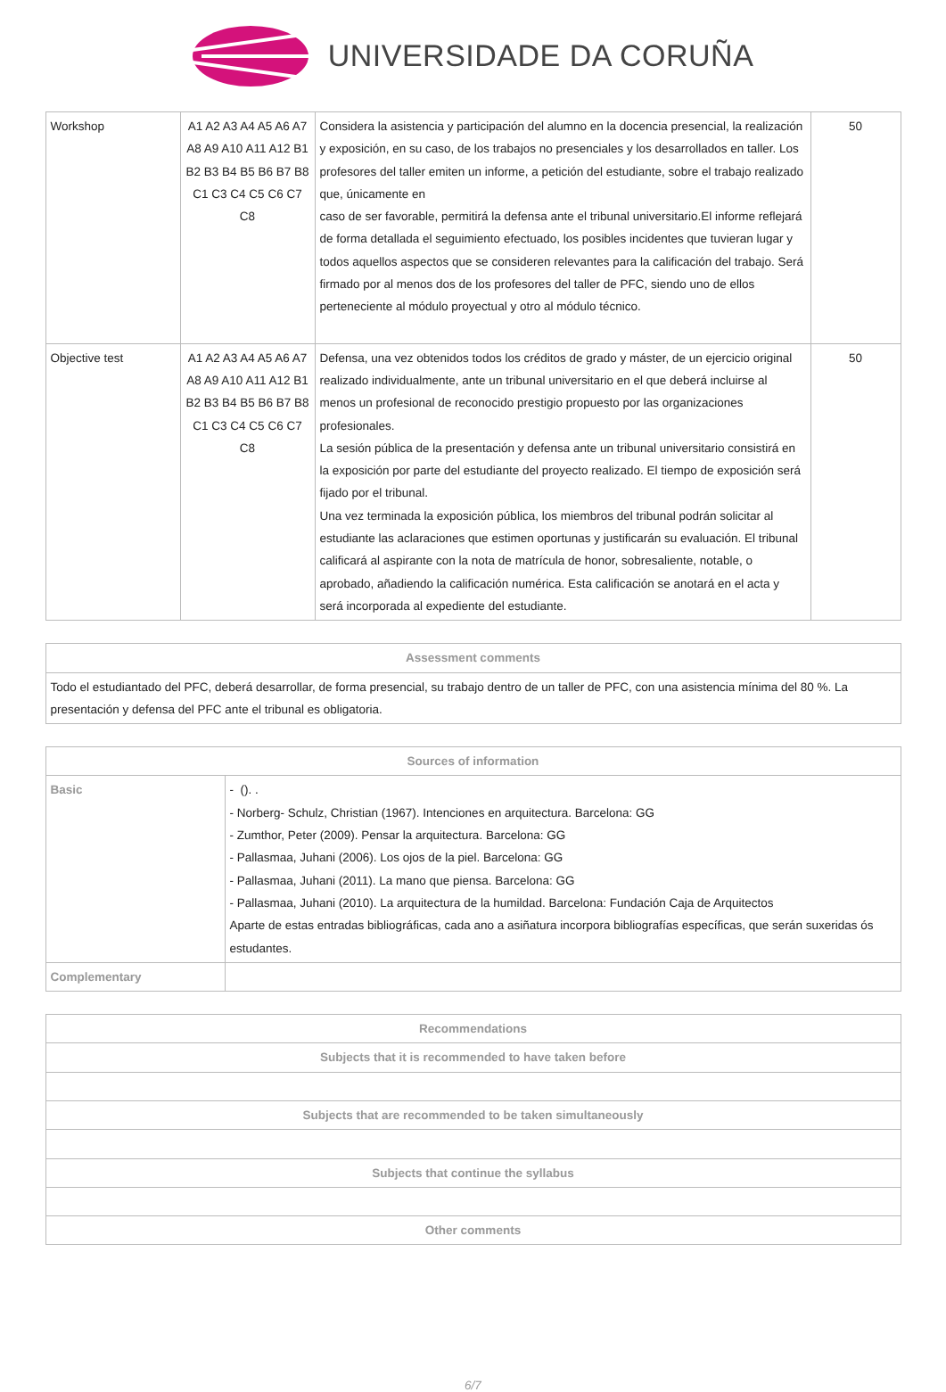UNIVERSIDADE DA CORUÑA
| Workshop | A1 A2 A3 A4 A5 A6 A7 A8 A9 A10 A11 A12 B1 B2 B3 B4 B5 B6 B7 B8 C1 C3 C4 C5 C6 C7 C8 | Considera la asistencia y participación del alumno en la docencia presencial, la realización y exposición, en su caso, de los trabajos no presenciales y los desarrollados en taller. Los profesores del taller emiten un informe, a petición del estudiante, sobre el trabajo realizado que, únicamente en caso de ser favorable, permitirá la defensa ante el tribunal universitario.El informe reflejará de forma detallada el seguimiento efectuado, los posibles incidentes que tuvieran lugar y todos aquellos aspectos que se consideren relevantes para la calificación del trabajo. Será firmado por al menos dos de los profesores del taller de PFC, siendo uno de ellos perteneciente al módulo proyectual y otro al módulo técnico. | 50 |
| Objective test | A1 A2 A3 A4 A5 A6 A7 A8 A9 A10 A11 A12 B1 B2 B3 B4 B5 B6 B7 B8 C1 C3 C4 C5 C6 C7 C8 | Defensa, una vez obtenidos todos los créditos de grado y máster, de un ejercicio original realizado individualmente, ante un tribunal universitario en el que deberá incluirse al menos un profesional de reconocido prestigio propuesto por las organizaciones profesionales. La sesión pública de la presentación y defensa ante un tribunal universitario consistirá en la exposición por parte del estudiante del proyecto realizado. El tiempo de exposición será fijado por el tribunal. Una vez terminada la exposición pública, los miembros del tribunal podrán solicitar al estudiante las aclaraciones que estimen oportunas y justificarán su evaluación. El tribunal calificará al aspirante con la nota de matrícula de honor, sobresaliente, notable, o aprobado, añadiendo la calificación numérica. Esta calificación se anotará en el acta y será incorporada al expediente del estudiante. | 50 |
| Assessment comments |
| --- |
| Todo el estudiantado del PFC, deberá desarrollar, de forma presencial, su trabajo dentro de un taller de PFC, con una asistencia mínima del 80 %. La presentación y defensa del PFC ante el tribunal es obligatoria. |
| Sources of information | |
| --- | --- |
| Basic | - (). . - Norberg- Schulz, Christian (1967). Intenciones en arquitectura. Barcelona: GG - Zumthor, Peter (2009). Pensar la arquitectura. Barcelona: GG - Pallasmaa, Juhani (2006). Los ojos de la piel. Barcelona: GG - Pallasmaa, Juhani (2011). La mano que piensa. Barcelona: GG - Pallasmaa, Juhani (2010). La arquitectura de la humildad. Barcelona: Fundación Caja de Arquitectos Aparte de estas entradas bibliográficas, cada ano a asiñatura incorpora bibliografías específicas, que serán suxeridas ós estudantes. |
| Complementary | |
| Recommendations |
| --- |
| Subjects that it is recommended to have taken before |
| Subjects that are recommended to be taken simultaneously |
| Subjects that continue the syllabus |
| Other comments |
6/7